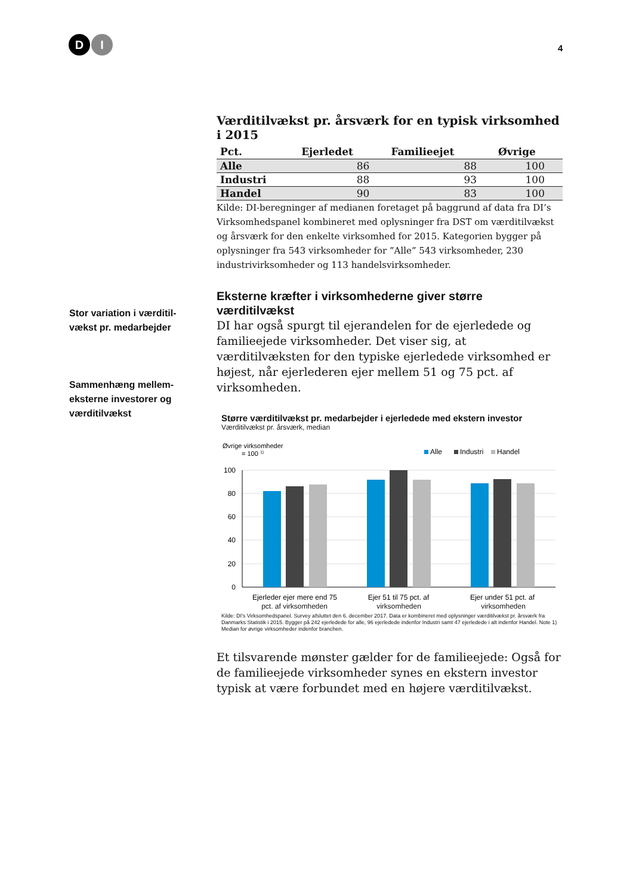D
I
4
Stor variation i værditil-vækst pr. medarbejder
Sammenhæng mellem-eksterne investorer og værditilvækst
Værditilvækst pr. årsværk for en typisk virksomhed i 2015
| Pct. | Ejerledet | Familieejet | Øvrige |
| --- | --- | --- | --- |
| Alle | 86 | 88 | 100 |
| Industri | 88 | 93 | 100 |
| Handel | 90 | 83 | 100 |
Kilde: DI-beregninger af medianen foretaget på baggrund af data fra DI’s Virksomhedspanel kombineret med oplysninger fra DST om værditilvækst og årsværk for den enkelte virksomhed for 2015. Kategorien bygger på oplysninger fra 543 virksomheder for ”Alle” 543 virksomheder, 230 industrivirksomheder og 113 handelsvirksomheder.
Eksterne kræfter i virksomhederne giver større værditilvækst
DI har også spurgt til ejerandelen for de ejerledede og familieejede virksomheder. Det viser sig, at værditilvæksten for den typiske ejerledede virksomhed er højest, når ejerlederen ejer mellem 51 og 75 pct. af virksomheden.
Større værditilvækst pr. medarbejder i ejerledede med ekstern investor
Værditilvækst pr. årsværk, median
Øvrige virksomheder
= 100 1)
Alle
Industri
Handel
100
80
60
40
20
0
Ejerleder ejer mere end 75
Ejer 51 til 75 pct. af
Ejer under 51 pct. af
pct. af virksomheden virksomheden virksomheden
Kilde: DI's Virksomhedspanel. Survey afsluttet den 6. december 2017. Data er kombineret med oplysninger værditilvækst pr. årsværk fra Danmarks Statistik i 2015. Bygger på 242 ejerledede for alle, 96 ejerledede indenfor Industri samt 47 ejerledede i alt indenfor Handel. Note 1) Median for øvrige virksomheder indenfor branchen.
Et tilsvarende mønster gælder for de familieejede: Også for de familieejede virksomheder synes en ekstern investor typisk at være forbundet med en højere værditilvækst.